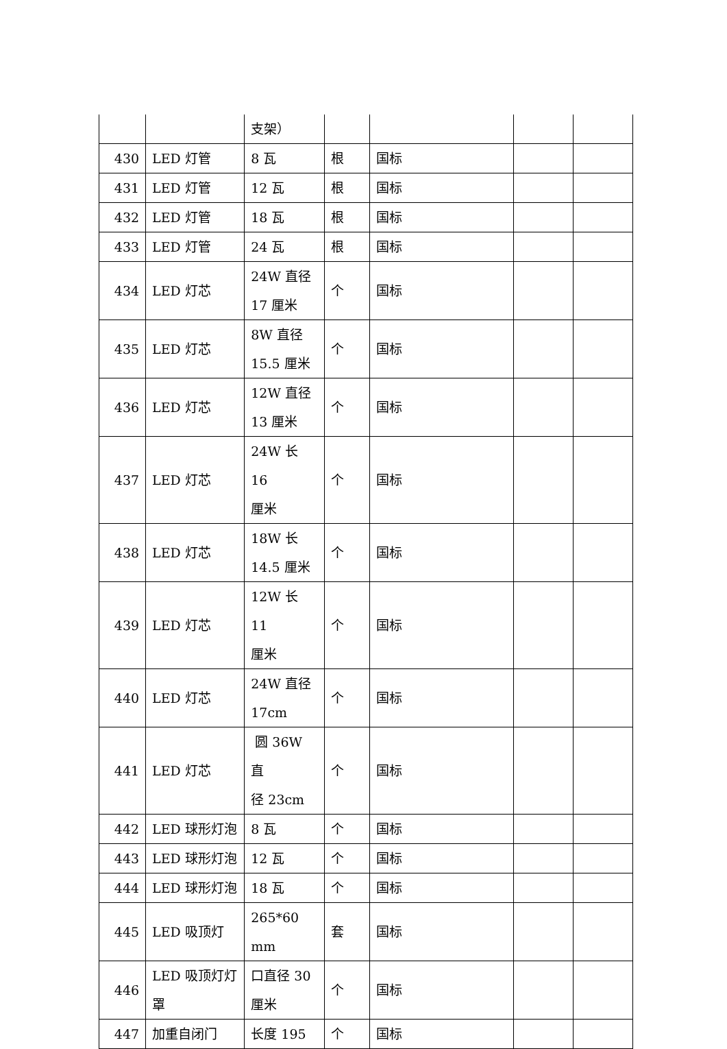| | | 支架） | | | | |
| 430 | LED 灯管 | 8 瓦 | 根 | 国标 | | |
| 431 | LED 灯管 | 12 瓦 | 根 | 国标 | | |
| 432 | LED 灯管 | 18 瓦 | 根 | 国标 | | |
| 433 | LED 灯管 | 24 瓦 | 根 | 国标 | | |
| 434 | LED 灯芯 | 24W 直径 17 厘米 | 个 | 国标 | | |
| 435 | LED 灯芯 | 8W 直径 15.5 厘米 | 个 | 国标 | | |
| 436 | LED 灯芯 | 12W 直径 13 厘米 | 个 | 国标 | | |
| 437 | LED 灯芯 | 24W 长 16 厘米 | 个 | 国标 | | |
| 438 | LED 灯芯 | 18W 长 14.5 厘米 | 个 | 国标 | | |
| 439 | LED 灯芯 | 12W 长 11 厘米 | 个 | 国标 | | |
| 440 | LED 灯芯 | 24W 直径 17cm | 个 | 国标 | | |
| 441 | LED 灯芯 | 圆 36W 直 径 23cm | 个 | 国标 | | |
| 442 | LED 球形灯泡 | 8 瓦 | 个 | 国标 | | |
| 443 | LED 球形灯泡 | 12 瓦 | 个 | 国标 | | |
| 444 | LED 球形灯泡 | 18 瓦 | 个 | 国标 | | |
| 445 | LED 吸顶灯 | 265*60 mm | 套 | 国标 | | |
| 446 | LED 吸顶灯灯 罩 | 口直径 30 厘米 | 个 | 国标 | | |
| 447 | 加重自闭门 | 长度 195 | 个 | 国标 | | |